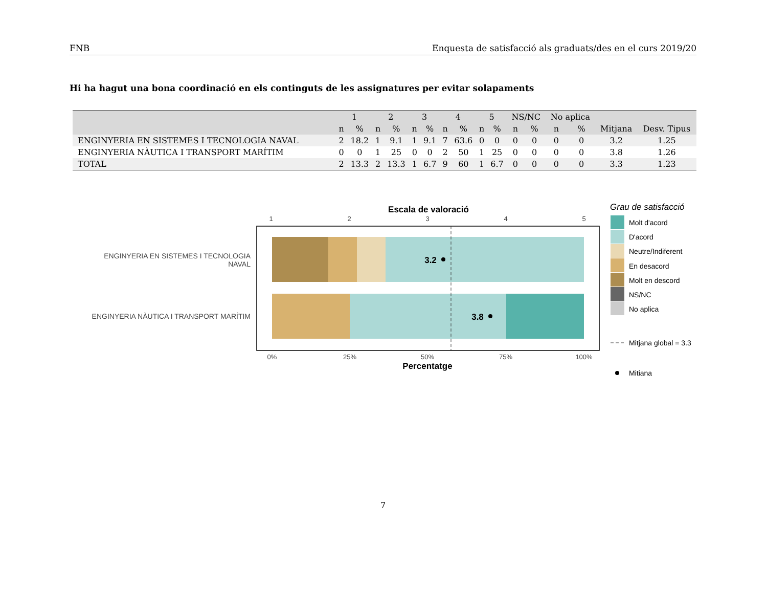FNB Enquesta de satisfacció als graduats/des en el curs 2019/20
Hi ha hagut una bona coordinació en els continguts de les assignatures per evitar solapaments
| | 1 | | 2 | | 3 | | 4 | | 5 | | NS/NC | | No aplica | | | |
| --- | --- | --- | --- | --- | --- | --- | --- | --- | --- | --- | --- | --- | --- | --- | --- | --- |
| | n | % | n | % | n | % | n | % | n | % | n | % | n | % | Mitjana | Desv. Tipus |
| ENGINYERIA EN SISTEMES I TECNOLOGIA NAVAL | 2 | 18.2 | 1 | 9.1 | 1 | 9.1 | 7 | 63.6 | 0 | 0 | 0 | 0 | 0 | 0 | 3.2 | 1.25 |
| ENGINYERIA NÀUTICA I TRANSPORT MARÍTIM | 0 | 0 | 1 | 25 | 0 | 0 | 2 | 50 | 1 | 25 | 0 | 0 | 0 | 0 | 3.8 | 1.26 |
| TOTAL | 2 | 13.3 | 2 | 13.3 | 1 | 6.7 | 9 | 60 | 1 | 6.7 | 0 | 0 | 0 | 0 | 3.3 | 1.23 |
Escala de valoració
1
2
3
4
5
3.2
3.8
ENGINYERIA EN SISTEMES I TECNOLOGIA
NAVAL
ENGINYERIA NÀUTICA I TRANSPORT MARÍTIM
0%
25%
50%
75%
100%
Percentatge
Grau de satisfacció
Molt d'acord
D'acord
Neutre/Indiferent
En desacord
Molt en descord
NS/NC
No aplica
Mitjana global = 3.3
Mitiana
7